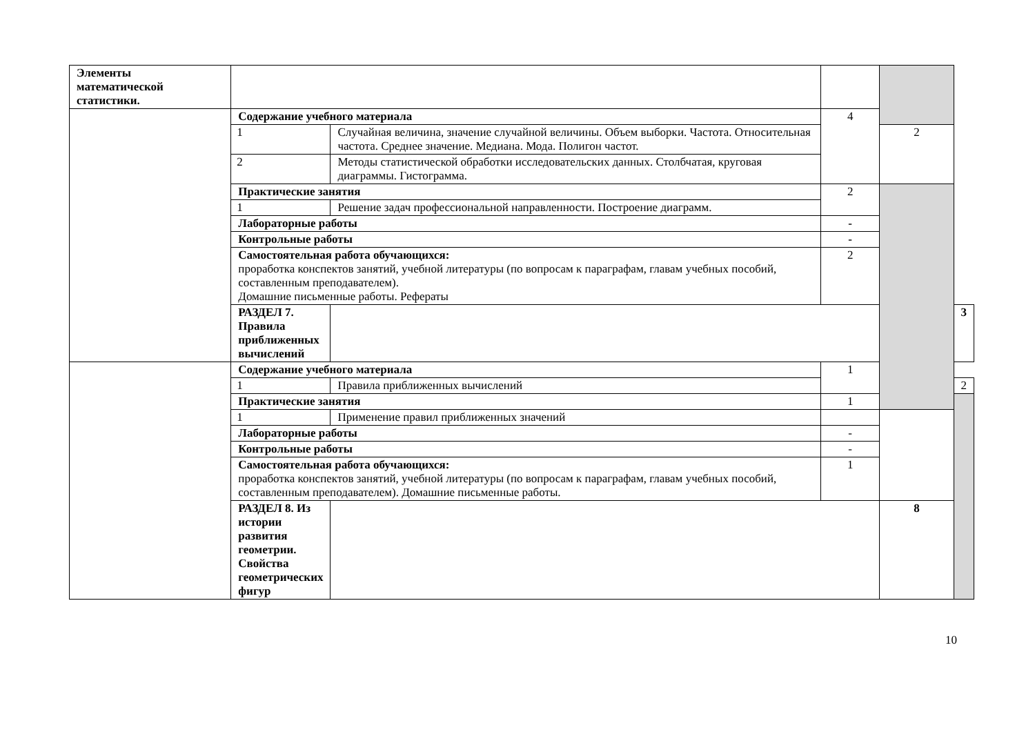| Элементы математической статистики. | | | | | |
| | Содержание учебного материала | | 4 | | |
| | 1 | Случайная величина, значение случайной величины. Объем выборки. Частота. Относительная частота. Среднее значение. Медиана. Мода. Полигон частот. | | 2 | |
| | 2 | Методы статистической обработки исследовательских данных. Столбчатая, круговая диаграммы. Гистограмма. | | | |
| | Практические занятия | | 2 | | |
| | 1 | Решение задач профессиональной направленности. Построение диаграмм. | | | |
| | Лабораторные работы | | - | | |
| | Контрольные работы | | - | | |
| | Самостоятельная работа обучающихся: проработка конспектов занятий, учебной литературы (по вопросам к параграфам, главам учебных пособий, составленным преподавателем). Домашние письменные работы. Рефераты | | 2 | | |
| | РАЗДЕЛ 7. Правила приближенных вычислений | | | | 3 |
| | Содержание учебного материала | | 1 | | |
| | 1 | Правила приближенных вычислений | | | 2 |
| | Практические занятия | | 1 | | |
| | 1 | Применение правил приближенных значений | | | |
| | Лабораторные работы | | - | | |
| | Контрольные работы | | - | | |
| | Самостоятельная работа обучающихся: проработка конспектов занятий, учебной литературы (по вопросам к параграфам, главам учебных пособий, составленным преподавателем). Домашние письменные работы. | | 1 | | |
| | РАЗДЕЛ 8. Из истории развития геометрии. Свойства геометрических фигур | | | 8 | |
10